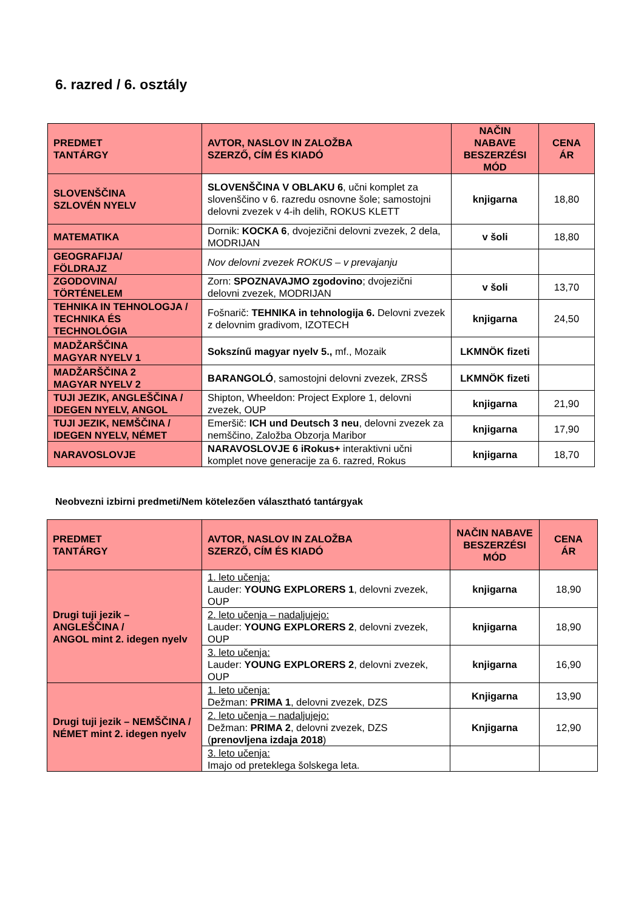6. razred / 6. osztály
| PREDMET TANTÁRGY | AVTOR, NASLOV IN ZALOŽBA SZERZŐ, CÍM ÉS KIADÓ | NAČIN NABAVE BESZERZÉSI MÓD | CENA ÁR |
| --- | --- | --- | --- |
| SLOVENŠČINA SZLOVÉN NYELV | SLOVENŠČINA V OBLAKU 6 , učni komplet za slovenščino v 6. razredu osnovne šole; samostojni delovni zvezek v 4-ih delih, ROKUS KLETT | knjigarna | 18,80 |
| MATEMATIKA | Dornik: KOCKA 6 , dvojezični delovni zvezek, 2 dela, MODRIJAN | v šoli | 18,80 |
| GEOGRAFIJA/ FÖLDRAJZ | Nov delovni zvezek ROKUS – v prevajanju | | |
| ZGODOVINA/ TÖRTÉNELEM | Zorn: SPOZNAVAJMO zgodovino ; dvojezični delovni zvezek, MODRIJAN | v šoli | 13,70 |
| TEHNIKA IN TEHNOLOGJA / TECHNIKA ÉS TECHNOLÓGIA | Fošnarič: TEHNIKA in tehnologija 6. Delovni zvezek z delovnim gradivom, IZOTECH | knjigarna | 24,50 |
| MADŽARŠČINA MAGYAR NYELV 1 | Sokszínű magyar nyelv 5., mf., Mozaik | LKMNÖK fizeti | |
| MADŽARŠČINA 2 MAGYAR NYELV 2 | BARANGOLÓ , samostojni delovni zvezek, ZRSŠ | LKMNÖK fizeti | |
| TUJI JEZIK, ANGLEŠČINA / IDEGEN NYELV, ANGOL | Shipton, Wheeldon: Project Explore 1, delovni zvezek, OUP | knjigarna | 21,90 |
| TUJI JEZIK, NEMŠČINA / IDEGEN NYELV, NÉMET | Emeršič: ICH und Deutsch 3 neu , delovni zvezek za nemščino, Založba Obzorja Maribor | knjigarna | 17,90 |
| NARAVOSLOVJE | NARAVOSLOVJE 6 iRokus+ interaktivni učni komplet nove generacije za 6. razred, Rokus | knjigarna | 18,70 |
Neobvezni izbirni predmeti/Nem kötelezően választható tantárgyak
| PREDMET TANTÁRGY | AVTOR, NASLOV IN ZALOŽBA SZERZŐ, CÍM ÉS KIADÓ | NAČIN NABAVE BESZERZÉSI MÓD | CENA ÁR |
| --- | --- | --- | --- |
| Drugi tuji jezik – ANGLEŠČINA / ANGOL mint 2. idegen nyelv | 1. leto učenja: Lauder: YOUNG EXPLORERS 1 , delovni zvezek, OUP | knjigarna | 18,90 |
| | 2. leto učenja – nadaljujejo: Lauder: YOUNG EXPLORERS 2 , delovni zvezek, OUP | knjigarna | 18,90 |
| | 3. leto učenja: Lauder: YOUNG EXPLORERS 2 , delovni zvezek, OUP | knjigarna | 16,90 |
| Drugi tuji jezik – NEMŠČINA / NÉMET mint 2. idegen nyelv | 1. leto učenja: Dežman: PRIMA 1 , delovni zvezek, DZS | Knjigarna | 13,90 |
| | 2. leto učenja – nadaljujejo: Dežman: PRIMA 2 , delovni zvezek, DZS ( prenovljena izdaja 2018 ) | Knjigarna | 12,90 |
| | 3. leto učenja: Imajo od preteklega šolskega leta. | | |